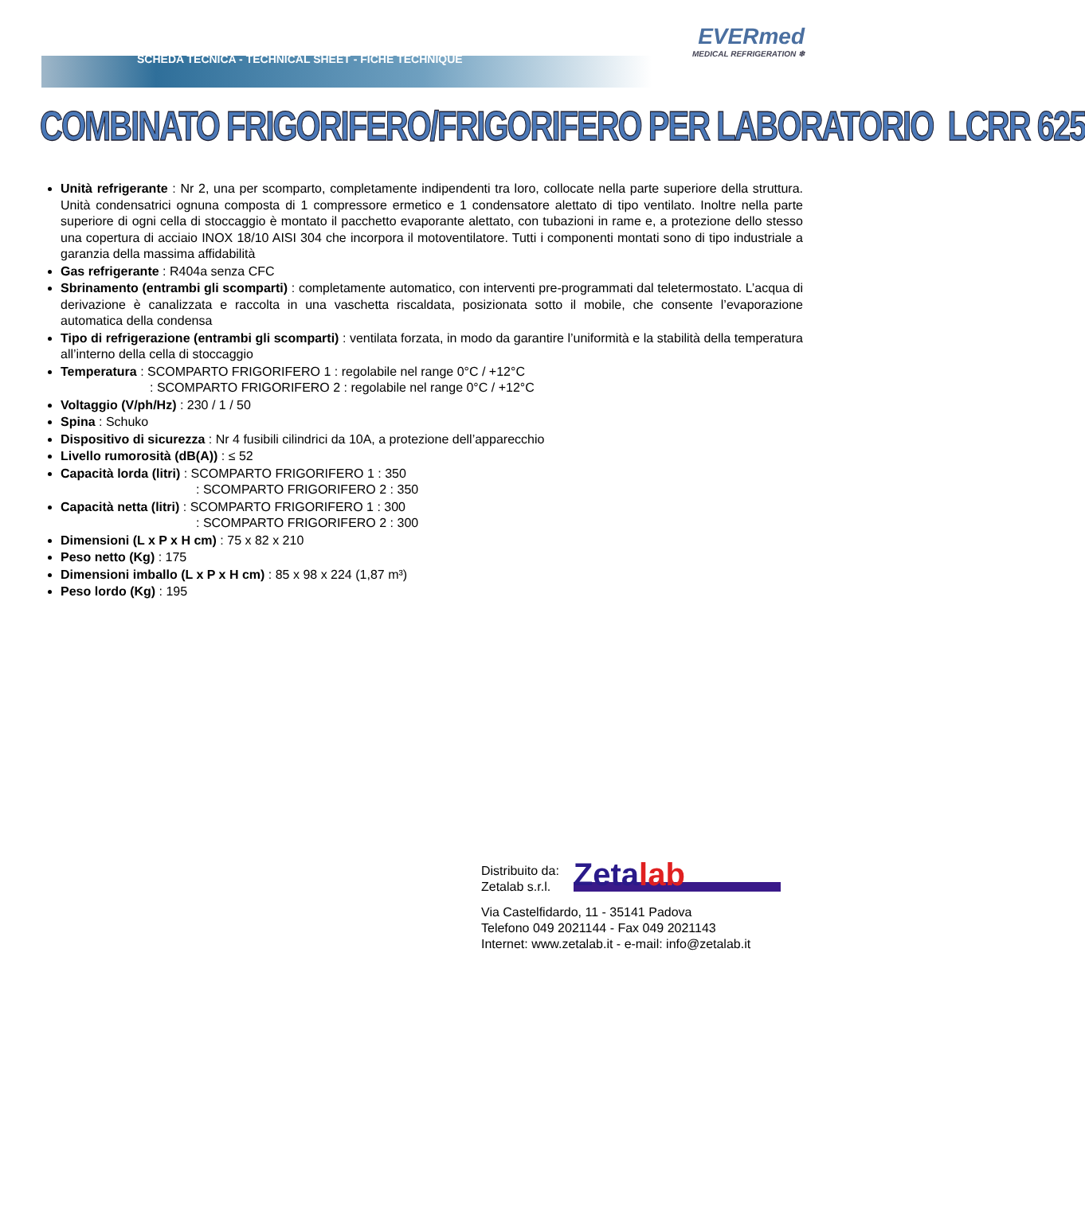SCHEDA TECNICA - TECHNICAL SHEET - FICHE TECHNIQUE
EVERmed
MEDICAL REFRIGERATION ❄
COMBINATO FRIGORIFERO/FRIGORIFERO PER LABORATORIO LCRR 625
Unità refrigerante : Nr 2, una per scomparto, completamente indipendenti tra loro, collocate nella parte superiore della struttura. Unità condensatrici ognuna composta di 1 compressore ermetico e 1 condensatore alettato di tipo ventilato. Inoltre nella parte superiore di ogni cella di stoccaggio è montato il pacchetto evaporante alettato, con tubazioni in rame e, a protezione dello stesso una copertura di acciaio INOX 18/10 AISI 304 che incorpora il motoventilatore. Tutti i componenti montati sono di tipo industriale a garanzia della massima affidabilità
Gas refrigerante : R404a senza CFC
Sbrinamento (entrambi gli scomparti) : completamente automatico, con interventi pre-programmati dal teletermostato. L’acqua di derivazione è canalizzata e raccolta in una vaschetta riscaldata, posizionata sotto il mobile, che consente l’evaporazione automatica della condensa
Tipo di refrigerazione (entrambi gli scomparti) : ventilata forzata, in modo da garantire l’uniformità e la stabilità della temperatura all’interno della cella di stoccaggio
Temperatura : SCOMPARTO FRIGORIFERO 1 : regolabile nel range 0°C / +12°C
: SCOMPARTO FRIGORIFERO 2 : regolabile nel range 0°C / +12°C
Voltaggio (V/ph/Hz) : 230 / 1 / 50
Spina : Schuko
Dispositivo di sicurezza : Nr 4 fusibili cilindrici da 10A, a protezione dell’apparecchio
Livello rumorosità (dB(A)) : ≤ 52
Capacità lorda (litri) : SCOMPARTO FRIGORIFERO 1 : 350
: SCOMPARTO FRIGORIFERO 2 : 350
Capacità netta (litri) : SCOMPARTO FRIGORIFERO 1 : 300
: SCOMPARTO FRIGORIFERO 2 : 300
Dimensioni (L x P x H cm) : 75 x 82 x 210
Peso netto (Kg) : 175
Dimensioni imballo (L x P x H cm) : 85 x 98 x 224 (1,87 m³)
Peso lordo (Kg) : 195
Distribuito da:
Zetalab s.r.l.
Zetalab
Via Castelfidardo, 11 - 35141 Padova
Telefono 049 2021144 - Fax 049 2021143
Internet: www.zetalab.it - e-mail: info@zetalab.it